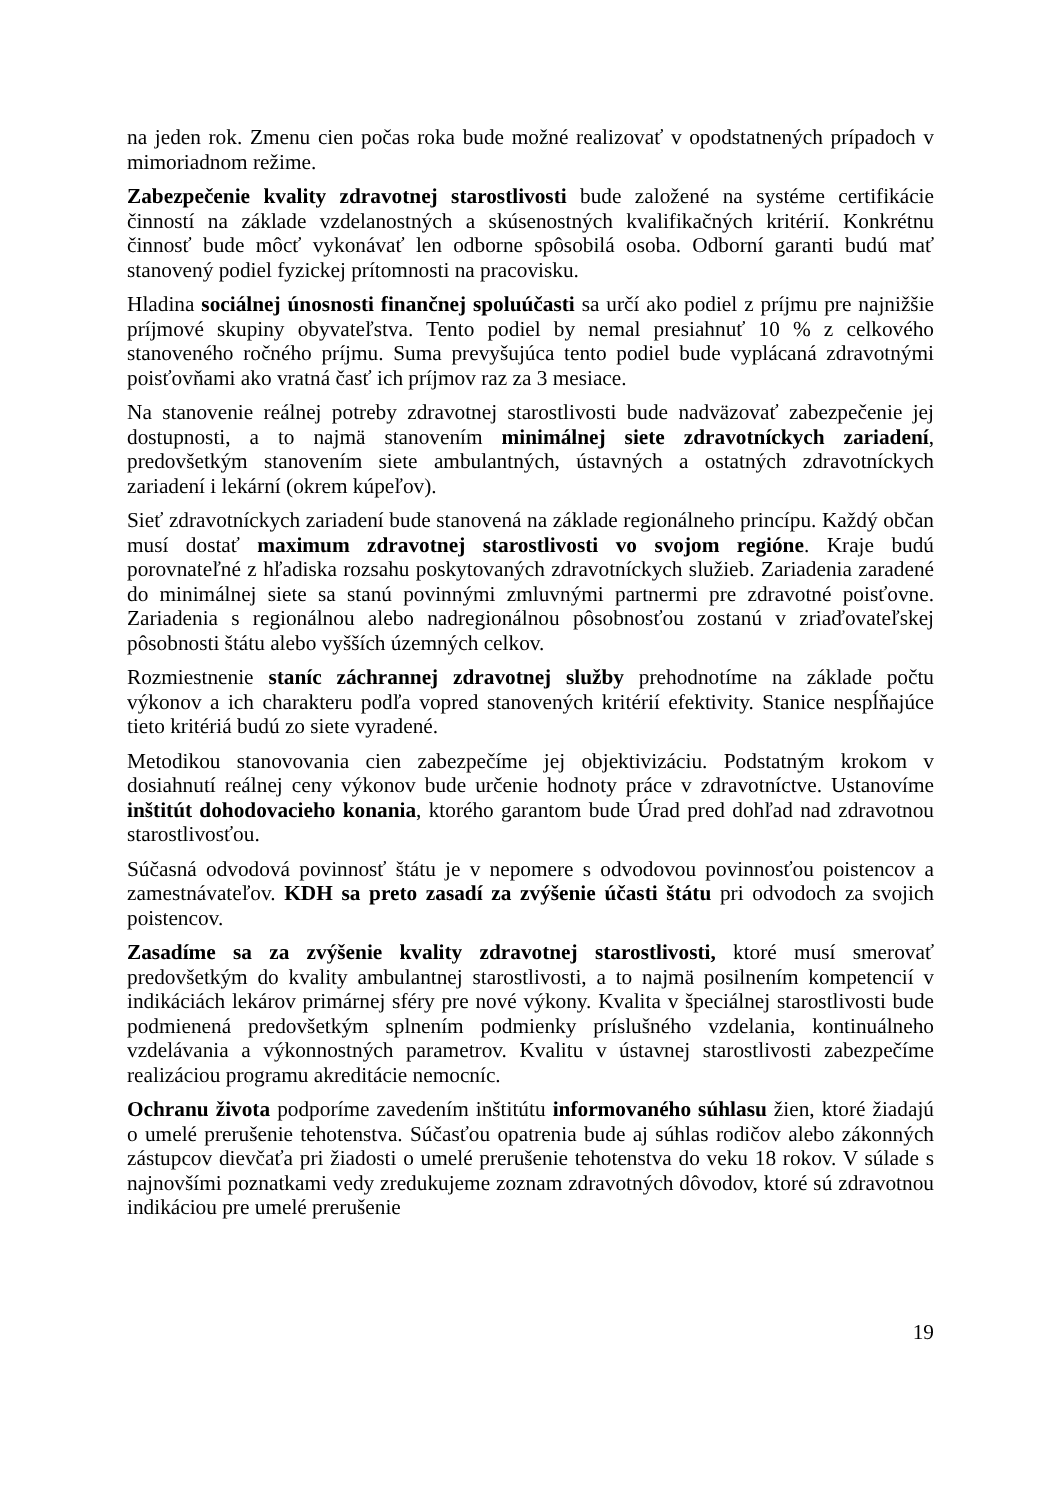na jeden rok. Zmenu cien počas roka bude možné realizovať v opodstatnených prípadoch v mimoriadnom režime.
Zabezpečenie kvality zdravotnej starostlivosti bude založené na systéme certifikácie činností na základe vzdelanostných a skúsenostných kvalifikačných kritérií. Konkrétnu činnosť bude môcť vykonávať len odborne spôsobilá osoba. Odborní garanti budú mať stanovený podiel fyzickej prítomnosti na pracovisku.
Hladina sociálnej únosnosti finančnej spoluúčasti sa určí ako podiel z príjmu pre najnižšie príjmové skupiny obyvateľstva. Tento podiel by nemal presiahnuť 10 % z celkového stanoveného ročného príjmu. Suma prevyšujúca tento podiel bude vyplácaná zdravotnými poisťovňami ako vratná časť ich príjmov raz za 3 mesiace.
Na stanovenie reálnej potreby zdravotnej starostlivosti bude nadväzovať zabezpečenie jej dostupnosti, a to najmä stanovením minimálnej siete zdravotníckych zariadení, predovšetkým stanovením siete ambulantných, ústavných a ostatných zdravotníckych zariadení i lekární (okrem kúpeľov).
Sieť zdravotníckych zariadení bude stanovená na základe regionálneho princípu. Každý občan musí dostať maximum zdravotnej starostlivosti vo svojom regióne. Kraje budú porovnateľné z hľadiska rozsahu poskytovaných zdravotníckych služieb. Zariadenia zaradené do minimálnej siete sa stanú povinnými zmluvnými partnermi pre zdravotné poisťovne. Zariadenia s regionálnou alebo nadregionálnou pôsobnosťou zostanú v zriaďovateľskej pôsobnosti štátu alebo vyšších územných celkov.
Rozmiestnenie staníc záchrannej zdravotnej služby prehodnotíme na základe počtu výkonov a ich charakteru podľa vopred stanovených kritérií efektivity. Stanice nespĺňajúce tieto kritériá budú zo siete vyradené.
Metodikou stanovovania cien zabezpečíme jej objektivizáciu. Podstatným krokom v dosiahnutí reálnej ceny výkonov bude určenie hodnoty práce v zdravotníctve. Ustanovíme inštitút dohodovacieho konania, ktorého garantom bude Úrad pred dohľad nad zdravotnou starostlivosťou.
Súčasná odvodová povinnosť štátu je v nepomere s odvodovou povinnosťou poistencov a zamestnávateľov. KDH sa preto zasadí za zvýšenie účasti štátu pri odvodoch za svojich poistencov.
Zasadíme sa za zvýšenie kvality zdravotnej starostlivosti, ktoré musí smerovať predovšetkým do kvality ambulantnej starostlivosti, a to najmä posilnením kompetencií v indikáciách lekárov primárnej sféry pre nové výkony. Kvalita v špeciálnej starostlivosti bude podmienená predovšetkým splnením podmienky príslušného vzdelania, kontinuálneho vzdelávania a výkonnostných parametrov. Kvalitu v ústavnej starostlivosti zabezpečíme realizáciou programu akreditácie nemocníc.
Ochranu života podporíme zavedením inštitútu informovaného súhlasu žien, ktoré žiadajú o umelé prerušenie tehotenstva. Súčasťou opatrenia bude aj súhlas rodičov alebo zákonných zástupcov dievčaťa pri žiadosti o umelé prerušenie tehotenstva do veku 18 rokov. V súlade s najnovšími poznatkami vedy zredukujeme zoznam zdravotných dôvodov, ktoré sú zdravotnou indikáciou pre umelé prerušenie
19